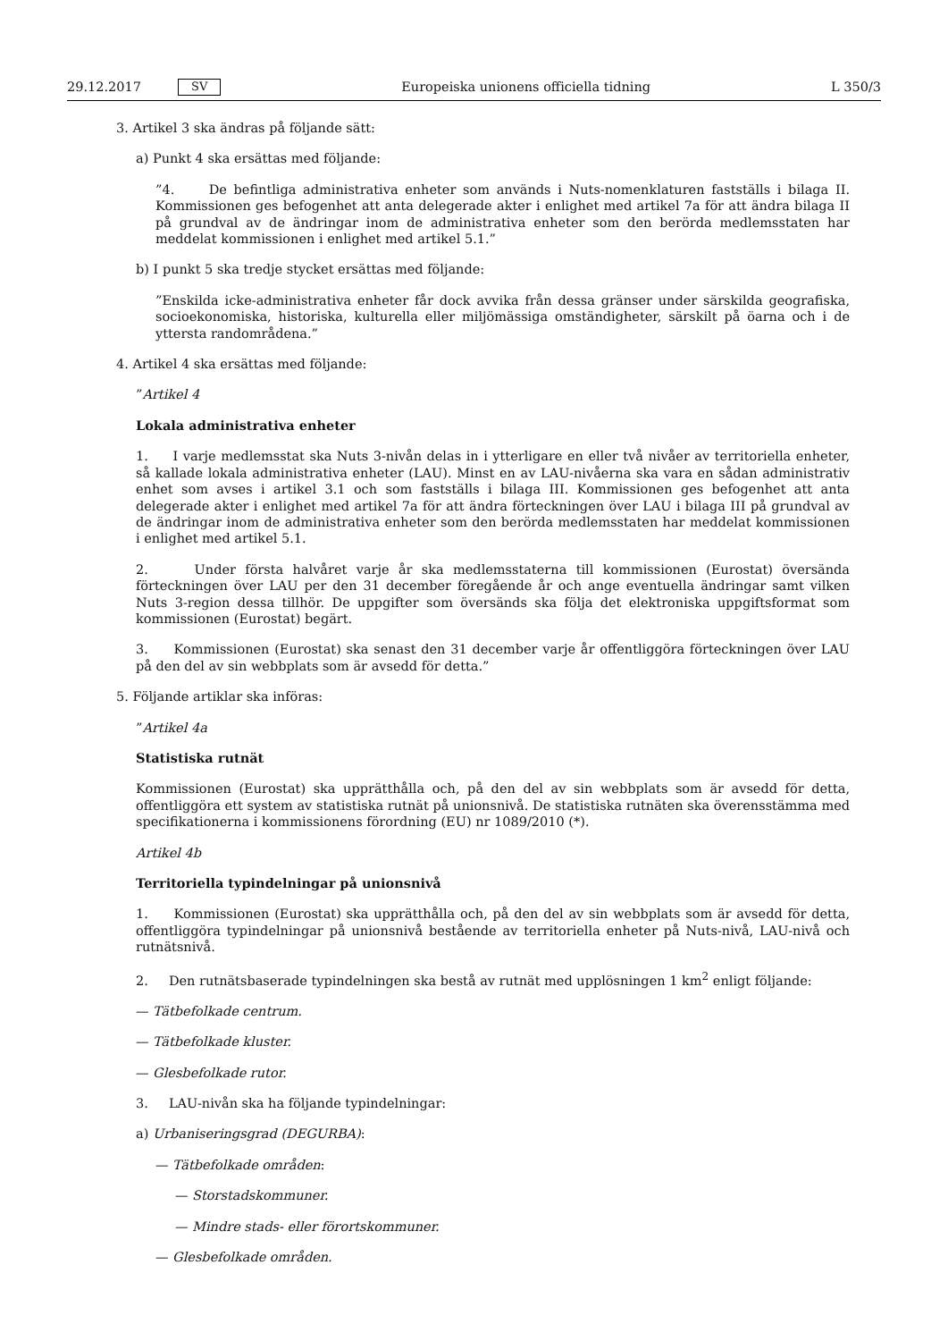29.12.2017 SV Europeiska unionens officiella tidning L 350/3
3. Artikel 3 ska ändras på följande sätt:
a) Punkt 4 ska ersättas med följande:
”4. De befintliga administrativa enheter som används i Nuts-nomenklaturen fastställs i bilaga II. Kommissionen ges befogenhet att anta delegerade akter i enlighet med artikel 7a för att ändra bilaga II på grundval av de ändringar inom de administrativa enheter som den berörda medlemsstaten har meddelat kommissionen i enlighet med artikel 5.1.”
b) I punkt 5 ska tredje stycket ersättas med följande:
”Enskilda icke-administrativa enheter får dock avvika från dessa gränser under särskilda geografiska, socioekonomiska, historiska, kulturella eller miljömässiga omständigheter, särskilt på öarna och i de yttersta randområdena.”
4. Artikel 4 ska ersättas med följande:
”Artikel 4
Lokala administrativa enheter
1. I varje medlemsstat ska Nuts 3-nivån delas in i ytterligare en eller två nivåer av territoriella enheter, så kallade lokala administrativa enheter (LAU). Minst en av LAU-nivåerna ska vara en sådan administrativ enhet som avses i artikel 3.1 och som fastställs i bilaga III. Kommissionen ges befogenhet att anta delegerade akter i enlighet med artikel 7a för att ändra förteckningen över LAU i bilaga III på grundval av de ändringar inom de administrativa enheter som den berörda medlemsstaten har meddelat kommissionen i enlighet med artikel 5.1.
2. Under första halvåret varje år ska medlemsstaterna till kommissionen (Eurostat) översända förteckningen över LAU per den 31 december föregående år och ange eventuella ändringar samt vilken Nuts 3-region dessa tillhör. De uppgifter som översänds ska följa det elektroniska uppgiftsformat som kommissionen (Eurostat) begärt.
3. Kommissionen (Eurostat) ska senast den 31 december varje år offentliggöra förteckningen över LAU på den del av sin webbplats som är avsedd för detta.”
5. Följande artiklar ska införas:
”Artikel 4a
Statistiska rutnät
Kommissionen (Eurostat) ska upprätthålla och, på den del av sin webbplats som är avsedd för detta, offentliggöra ett system av statistiska rutnät på unionsnivå. De statistiska rutnäten ska överensstämma med specifikationerna i kommissionens förordning (EU) nr 1089/2010 (*).
Artikel 4b
Territoriella typindelningar på unionsnivå
1. Kommissionen (Eurostat) ska upprätthålla och, på den del av sin webbplats som är avsedd för detta, offentliggöra typindelningar på unionsnivå bestående av territoriella enheter på Nuts-nivå, LAU-nivå och rutnätsnivå.
2. Den rutnätsbaserade typindelningen ska bestå av rutnät med upplösningen 1 km<sup>2</sup> enligt följande:
— Tätbefolkade centrum.
— Tätbefolkade kluster.
— Glesbefolkade rutor.
3. LAU-nivån ska ha följande typindelningar:
a) Urbaniseringsgrad (DEGURBA):
— Tätbefolkade områden:
— Storstadskommuner.
— Mindre stads- eller förortskommuner.
— Glesbefolkade områden.